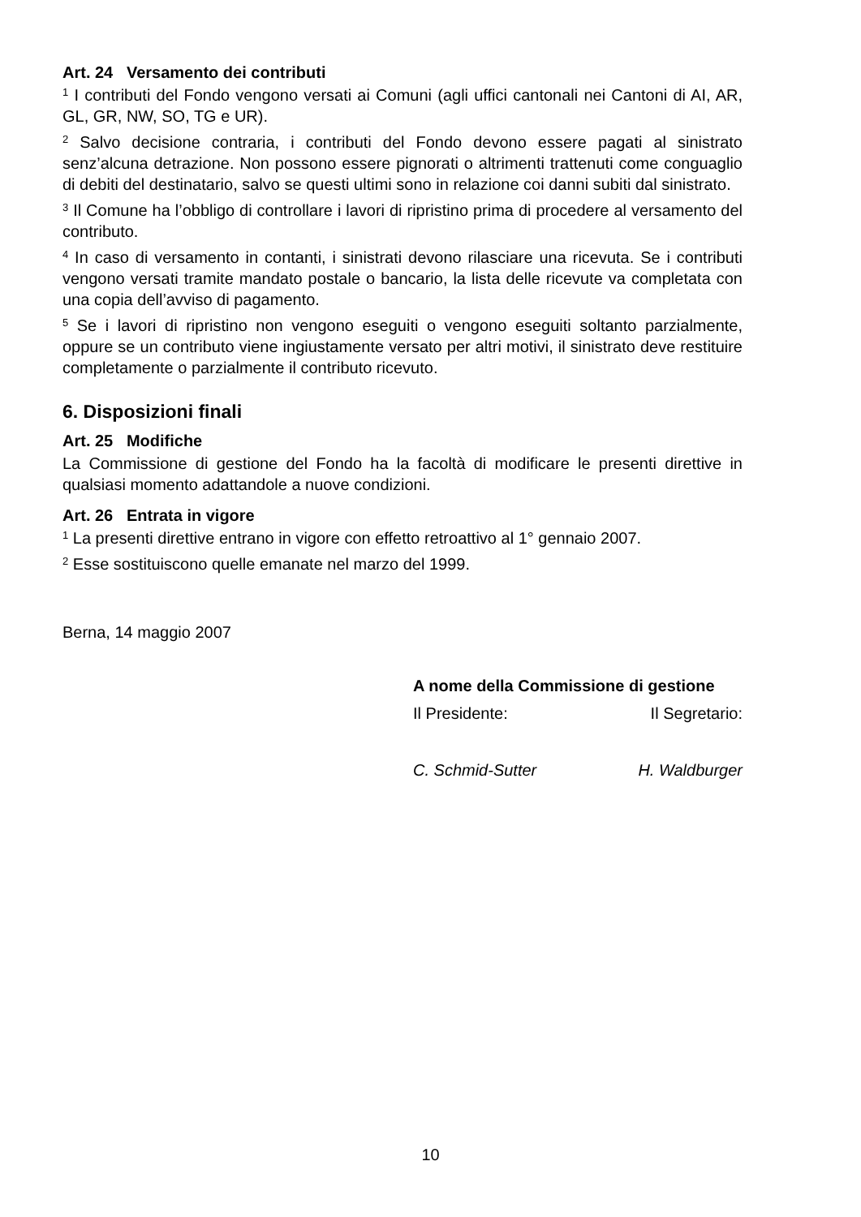Art. 24 Versamento dei contributi
<sup>1</sup> I contributi del Fondo vengono versati ai Comuni (agli uffici cantonali nei Cantoni di AI, AR, GL, GR, NW, SO, TG e UR).
<sup>2</sup> Salvo decisione contraria, i contributi del Fondo devono essere pagati al sinistrato senz’alcuna detrazione. Non possono essere pignorati o altrimenti trattenuti come conguaglio di debiti del destinatario, salvo se questi ultimi sono in relazione coi danni subiti dal sinistrato.
<sup>3</sup> Il Comune ha l’obbligo di controllare i lavori di ripristino prima di procedere al versamento del contributo.
<sup>4</sup> In caso di versamento in contanti, i sinistrati devono rilasciare una ricevuta. Se i contributi vengono versati tramite mandato postale o bancario, la lista delle ricevute va completata con una copia dell’avviso di pagamento.
<sup>5</sup> Se i lavori di ripristino non vengono eseguiti o vengono eseguiti soltanto parzialmente, oppure se un contributo viene ingiustamente versato per altri motivi, il sinistrato deve restituire completamente o parzialmente il contributo ricevuto.
6. Disposizioni finali
Art. 25 Modifiche
La Commissione di gestione del Fondo ha la facoltà di modificare le presenti direttive in qualsiasi momento adattandole a nuove condizioni.
Art. 26 Entrata in vigore
<sup>1</sup> La presenti direttive entrano in vigore con effetto retroattivo al 1° gennaio 2007.
<sup>2</sup> Esse sostituiscono quelle emanate nel marzo del 1999.
Berna, 14 maggio 2007
A nome della Commissione di gestione
Il Presidente: Il Segretario:
C. Schmid-Sutter H. Waldburger
10